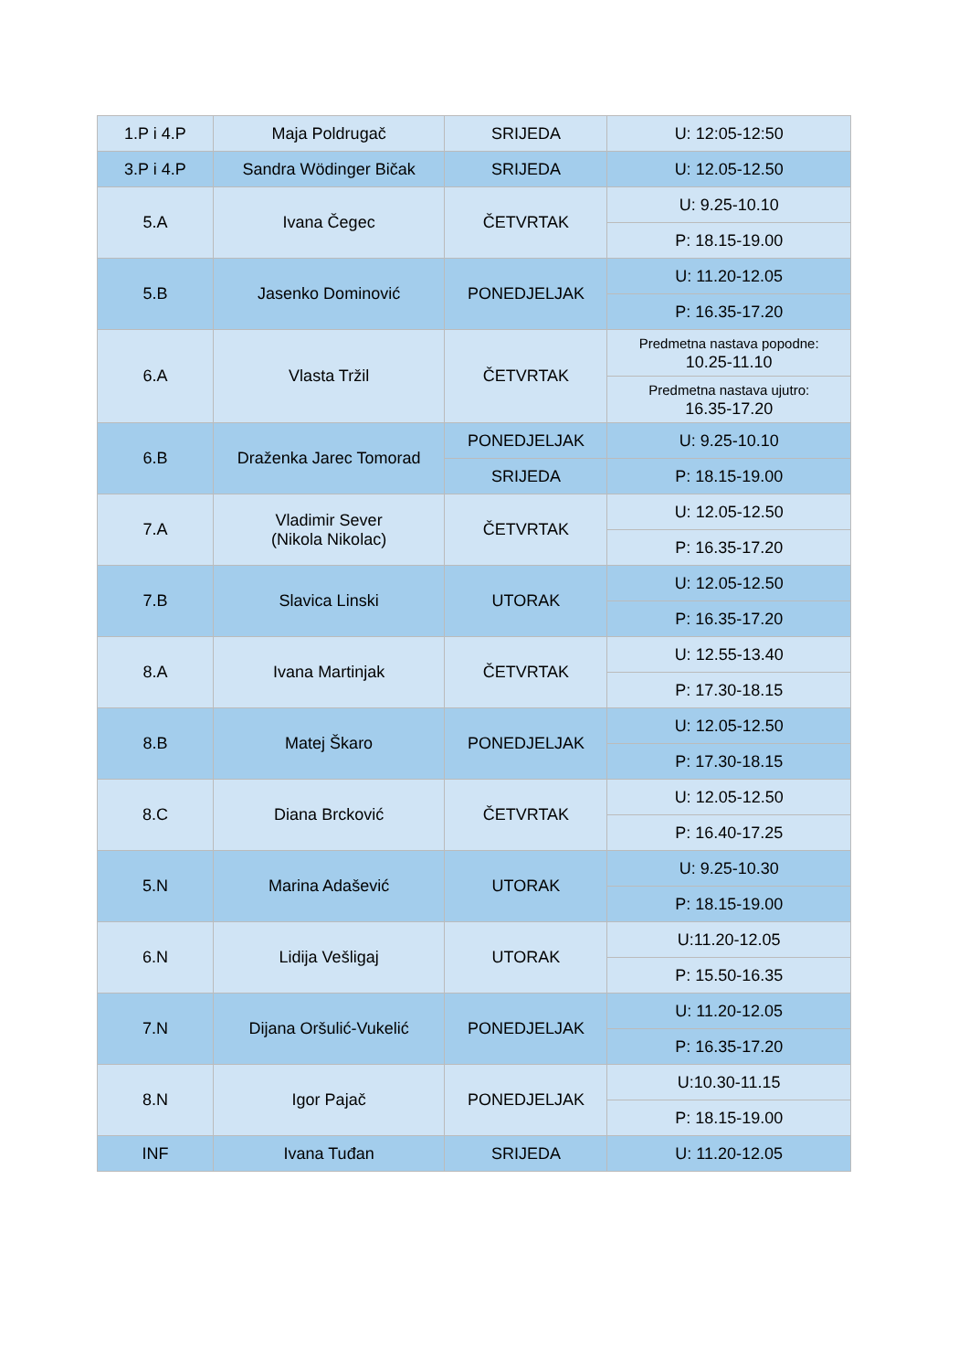| 1.P i 4.P | Maja Poldrugač | SRIJEDA | U: 12:05-12:50 |
| 3.P i 4.P | Sandra Wödinger Bičak | SRIJEDA | U: 12.05-12.50 |
| 5.A | Ivana Čegec | ČETVRTAK | U: 9.25-10.10 |
| | | | P: 18.15-19.00 |
| 5.B | Jasenko Dominović | PONEDJELJAK | U: 11.20-12.05 |
| | | | P: 16.35-17.20 |
| 6.A | Vlasta Tržil | ČETVRTAK | Predmetna nastava popodne: 10.25-11.10 |
| | | | Predmetna nastava ujutro: 16.35-17.20 |
| 6.B | Draženka Jarec Tomorad | PONEDJELJAK | U: 9.25-10.10 |
| | | SRIJEDA | P: 18.15-19.00 |
| 7.A | Vladimir Sever (Nikola Nikolac) | ČETVRTAK | U: 12.05-12.50 |
| | | | P: 16.35-17.20 |
| 7.B | Slavica Linski | UTORAK | U: 12.05-12.50 |
| | | | P: 16.35-17.20 |
| 8.A | Ivana Martinjak | ČETVRTAK | U: 12.55-13.40 |
| | | | P: 17.30-18.15 |
| 8.B | Matej Škaro | PONEDJELJAK | U: 12.05-12.50 |
| | | | P: 17.30-18.15 |
| 8.C | Diana Brcković | ČETVRTAK | U: 12.05-12.50 |
| | | | P: 16.40-17.25 |
| 5.N | Marina Adašević | UTORAK | U: 9.25-10.30 |
| | | | P: 18.15-19.00 |
| 6.N | Lidija Vešligaj | UTORAK | U:11.20-12.05 |
| | | | P: 15.50-16.35 |
| 7.N | Dijana Oršulić-Vukelić | PONEDJELJAK | U: 11.20-12.05 |
| | | | P: 16.35-17.20 |
| 8.N | Igor Pajač | PONEDJELJAK | U:10.30-11.15 |
| | | | P: 18.15-19.00 |
| INF | Ivana Tuđan | SRIJEDA | U: 11.20-12.05 |